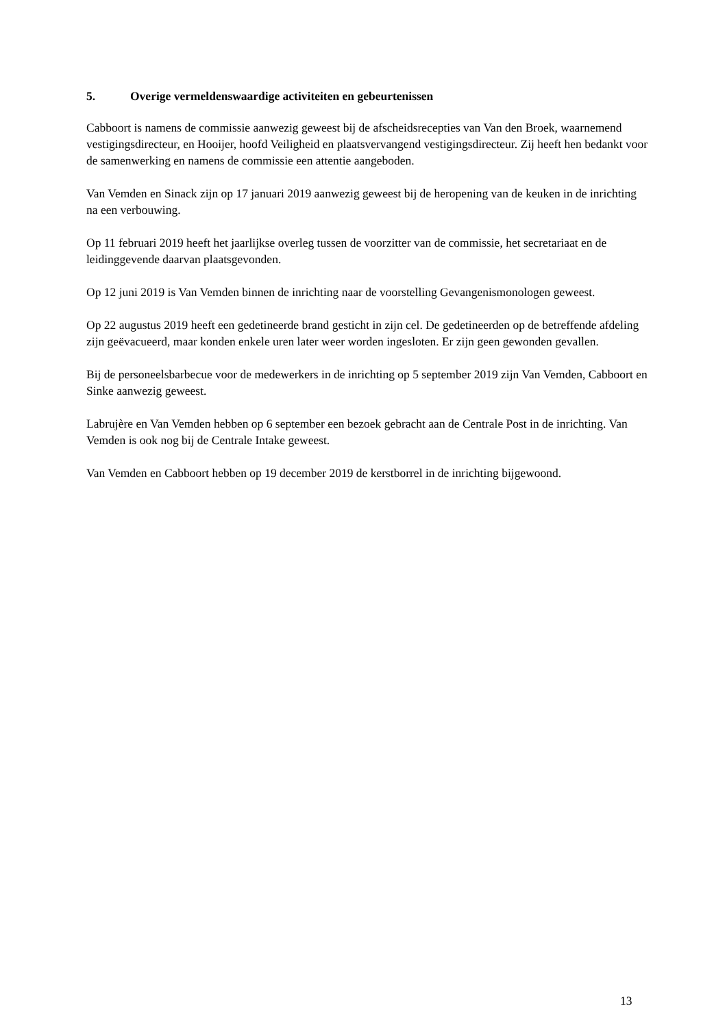5. Overige vermeldenswaardige activiteiten en gebeurtenissen
Cabboort is namens de commissie aanwezig geweest bij de afscheidsrecepties van Van den Broek, waarnemend vestigingsdirecteur, en Hooijer, hoofd Veiligheid en plaatsvervangend vestigingsdirecteur. Zij heeft hen bedankt voor de samenwerking en namens de commissie een attentie aangeboden.
Van Vemden en Sinack zijn op 17 januari 2019 aanwezig geweest bij de heropening van de keuken in de inrichting na een verbouwing.
Op 11 februari 2019 heeft het jaarlijkse overleg tussen de voorzitter van de commissie, het secretariaat en de leidinggevende daarvan plaatsgevonden.
Op 12 juni 2019 is Van Vemden binnen de inrichting naar de voorstelling Gevangenismonologen geweest.
Op 22 augustus 2019 heeft een gedetineerde brand gesticht in zijn cel. De gedetineerden op de betreffende afdeling zijn geëvacueerd, maar konden enkele uren later weer worden ingesloten. Er zijn geen gewonden gevallen.
Bij de personeelsbarbecue voor de medewerkers in de inrichting op 5 september 2019 zijn Van Vemden, Cabboort en Sinke aanwezig geweest.
Labrujère en Van Vemden hebben op 6 september een bezoek gebracht aan de Centrale Post in de inrichting. Van Vemden is ook nog bij de Centrale Intake geweest.
Van Vemden en Cabboort hebben op 19 december 2019 de kerstborrel in de inrichting bijgewoond.
13